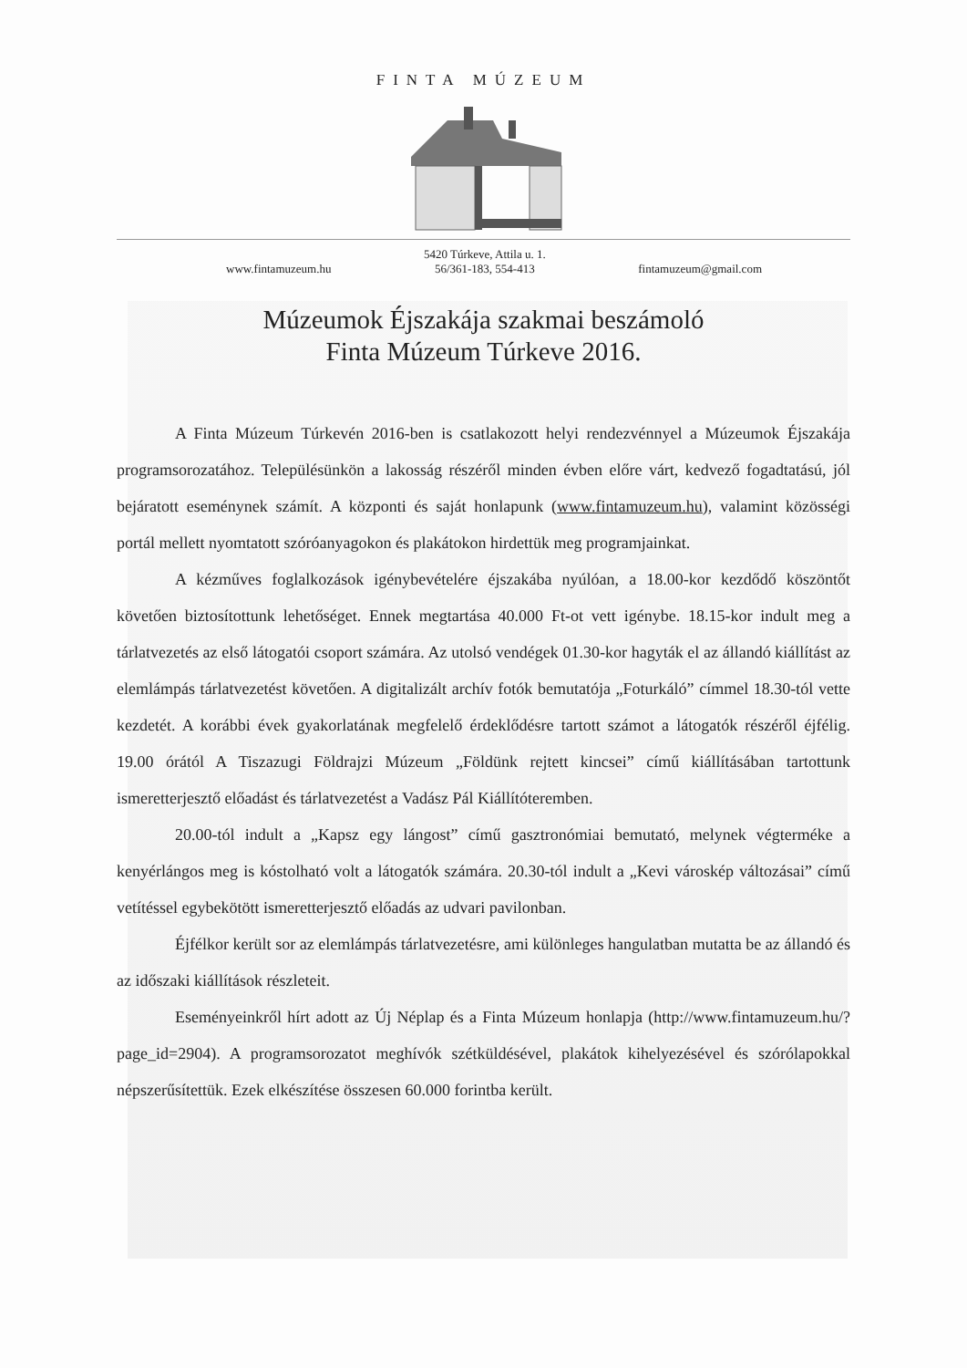FINTA MÚZEUM
www.fintamuzeum.hu 5420 Túrkeve, Attila u. 1.
56/361-183, 554-413 fintamuzeum@gmail.com
Múzeumok Éjszakája szakmai beszámoló
Finta Múzeum Túrkeve 2016.
A Finta Múzeum Túrkevén 2016-ben is csatlakozott helyi rendezvénnyel a Múzeumok Éjszakája programsorozatához. Településünkön a lakosság részéről minden évben előre várt, kedvező fogadtatású, jól bejáratott eseménynek számít. A központi és saját honlapunk (www.fintamuzeum.hu), valamint közösségi portál mellett nyomtatott szóróanyagokon és plakátokon hirdettük meg programjainkat.
A kézműves foglalkozások igénybevételére éjszakába nyúlóan, a 18.00-kor kezdődő köszöntőt követően biztosítottunk lehetőséget. Ennek megtartása 40.000 Ft-ot vett igénybe. 18.15-kor indult meg a tárlatvezetés az első látogatói csoport számára. Az utolsó vendégek 01.30-kor hagyták el az állandó kiállítást az elemlámpás tárlatvezetést követően. A digitalizált archív fotók bemutatója „Foturkáló” címmel 18.30-tól vette kezdetét. A korábbi évek gyakorlatának megfelelő érdeklődésre tartott számot a látogatók részéről éjfélig. 19.00 órától A Tiszazugi Földrajzi Múzeum „Földünk rejtett kincsei” című kiállításában tartottunk ismeretterjesztő előadást és tárlatvezetést a Vadász Pál Kiállítóteremben.
20.00-tól indult a „Kapsz egy lángost” című gasztronómiai bemutató, melynek végterméke a kenyérlángos meg is kóstolható volt a látogatók számára. 20.30-tól indult a „Kevi városkép változásai” című vetítéssel egybekötött ismeretterjesztő előadás az udvari pavilonban.
Éjfélkor került sor az elemlámpás tárlatvezetésre, ami különleges hangulatban mutatta be az állandó és az időszaki kiállítások részleteit.
Eseményeinkről hírt adott az Új Néplap és a Finta Múzeum honlapja (http://www.fintamuzeum.hu/?page_id=2904). A programsorozatot meghívók szétküldésével, plakátok kihelyezésével és szórólapokkal népszerűsítettük. Ezek elkészítése összesen 60.000 forintba került.